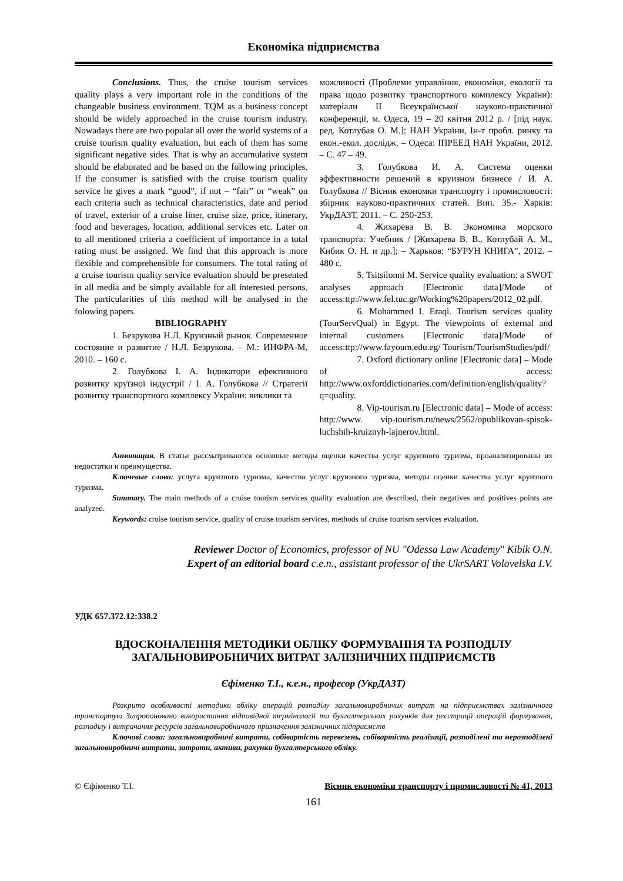Економіка підприємства
Conclusions. Thus, the cruise tourism services quality plays a very important role in the conditions of the changeable business environment. TQM as a business concept should be widely approached in the cruise tourism industry. Nowadays there are two popular all over the world systems of a cruise tourism quality evaluation, but each of them has some significant negative sides. That is why an accumulative system should be elaborated and be based on the following principles. If the consumer is satisfied with the cruise tourism quality service he gives a mark “good”, if not – “fair” or “weak” on each criteria such as technical characteristics, date and period of travel, exterior of a cruise liner, cruise size, price, itinerary, food and beverages, location, additional services etc. Later on to all mentioned criteria a coefficient of importance in a total rating must be assigned. We find that this approach is more flexible and comprehensible for consumers. The total rating of a cruise tourism quality service evaluation should be presented in all media and be simply available for all interested persons. The particularities of this method will be analysed in the folowing papers.
BIBLIOGRAPHY
1. Безрукова Н.Л. Круизный рынок. Современное состояние и развитие / Н.Л. Безрукова. – М.: ИНФРА-М, 2010. – 160 с.
2. Голубкова І. А. Індикатори ефективного розвитку круїзної індустрії / І. А. Голубкова // Стратегії розвитку транспортного комплексу України: виклики та
можливості (Проблеми управління, економіки, екології та права щодо розвитку транспортного комплексу України): матеріали II Всеукраїнської науково-практичної конференції, м. Одеса, 19 – 20 квітня 2012 р. / [під наук. ред. Котлубая О. М.]; НАН України, Ін-т пробл. ринку та екон.-екол. дослідж. – Одеса: ІПРЕЕД НАН України, 2012. – С. 47 – 49.
3. Голубкова И. А. Система оценки эффективности решений в круизном бизнесе / И. А. Голубкова // Вісник економки транспорту і промисловості: збірник науково-практичних статей. Вип. 35.- Харків: УкрДАЗТ, 2011. – С. 250-253.
4. Жихарева В. В. Экономика морского транспорта: Учебник / [Жихарева В. В., Котлубай А. М., Кибик О. Н. и др.]; – Харьков: “БУРУН КНИГА”, 2012. – 480 с.
5. Tsitsilonni M. Service quality evaluation: a SWOT analyses approach [Electronic data]/Mode of access:ttp://www.fel.tuc.gr/Working%20papers/2012_02.pdf.
6. Mohammed I. Eraqi. Tourism services quality (TourServQual) in Egypt. The viewpoints of external and internal customers [Electronic data]/Mode of access:ttp://www.fayoum.edu.eg/ Tourism/TourismStudies/pdf/
7. Oxford dictionary online [Electronic data] – Mode of access: http://www.oxforddictionaries.com/definition/english/quality?q=quality.
8. Vip-tourism.ru [Electronic data] – Mode of access: http://www. vip-tourism.ru/news/2562/opublikovan-spisok-luchshih-kruiznyh-lajnerov.html.
Аннотация. В статье рассматриваются основные методы оценки качества услуг круизного туризма, проанализированы их недостатки и преимущества.
Ключевые слова: услуга круизного туризма, качество услуг круизного туризма, методы оценки качества услуг круизного туризма.
Summary. The main methods of a cruise tourism services quality evaluation are described, their negatives and positives points are analyzed.
Keywords: cruise tourism service, quality of cruise tourism services, methods of cruise tourism services evaluation.
Reviewer Doctor of Economics, professor of NU "Odessa Law Academy" Kibik O.N.
Expert of an editorial board c.e.n., assistant professor of the UkrSART Volovelska I.V.
УДК 657.372.12:338.2
ВДОСКОНАЛЕННЯ МЕТОДИКИ ОБЛІКУ ФОРМУВАННЯ ТА РОЗПОДІЛУ
ЗАГАЛЬНОВИРОБНИЧИХ ВИТРАТ ЗАЛІЗНИЧНИХ ПІДПРИЄМСТВ
Єфіменко Т.І., к.е.н., професор (УкрДАЗТ)
Розкрито особливості методики обліку операцій розподілу загальновиробничих витрат на підприємствах залізничного транспортую Запропоновано використання відповідної термінології та бухгалтерських рахунків для реєстрації операцій формування, розподілу і витрачання ресурсів загальновиробничого призначення залізничних підприємств
Ключові слова: загальновиробничі витрати, собівартість перевезень, собівартість реалізації, розподілені та нерозподілені загальновиробничі витрати, затрати, активи, рахунки бухгалтерського обліку.
© Єфіменко Т.І. Вісник економіки транспорту і промисловості № 41, 2013
161